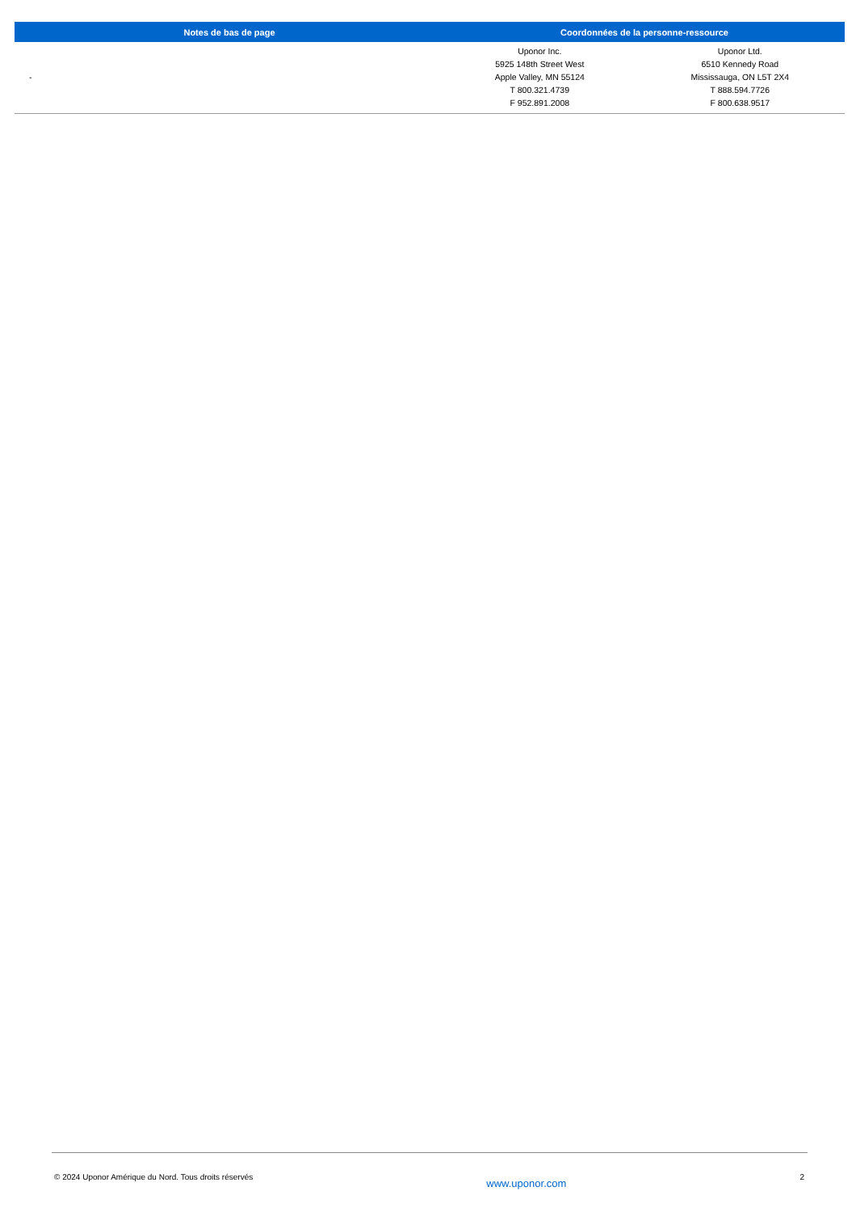| Notes de bas de page | Coordonnées de la personne-ressource | |
| --- | --- | --- |
| - | Uponor Inc. 5925 148th Street West Apple Valley, MN 55124 T 800.321.4739 F 952.891.2008 | Uponor Ltd. 6510 Kennedy Road Mississauga, ON L5T 2X4 T 888.594.7726 F 800.638.9517 |
© 2024 Uponor Amérique du Nord. Tous droits réservés www.uponor.com 2